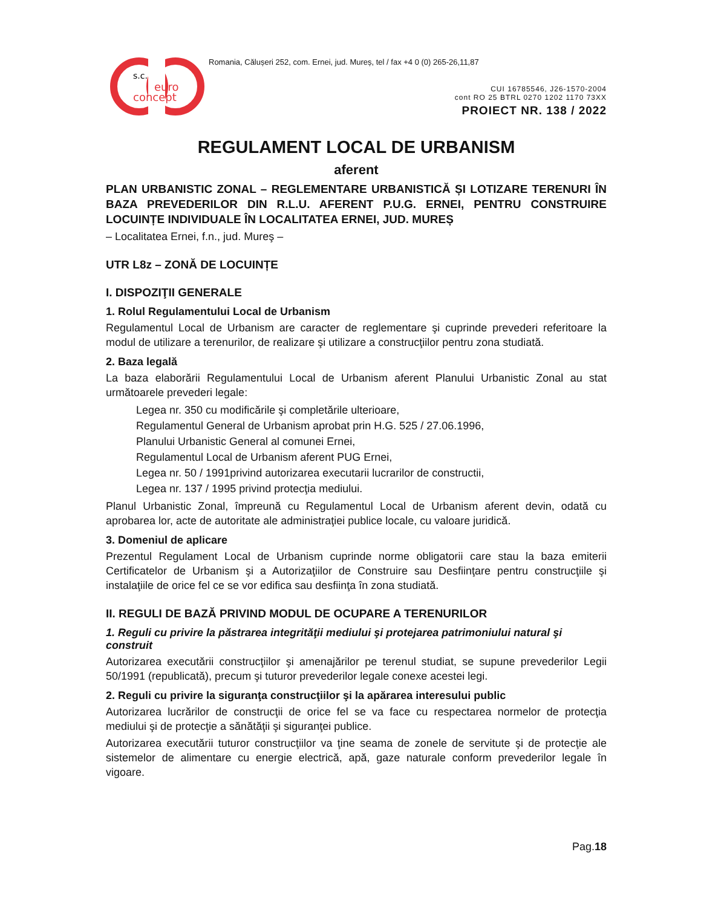s.c.
euro
concept
Romania, Călușeri 252, com. Ernei, jud. Mureș, tel / fax +4 0 (0) 265-26,11,87
CUI 16785546, J26-1570-2004
cont RO 25 BTRL 0270 1202 1170 73XX
PROIECT NR. 138 / 2022
REGULAMENT LOCAL DE URBANISM
aferent
PLAN URBANISTIC ZONAL – REGLEMENTARE URBANISTICĂ ȘI LOTIZARE TERENURI ÎN BAZA PREVEDERILOR DIN R.L.U. AFERENT P.U.G. ERNEI, PENTRU CONSTRUIRE LOCUINȚE INDIVIDUALE ÎN LOCALITATEA ERNEI, JUD. MUREȘ
– Localitatea Ernei, f.n., jud. Mureş –
UTR L8z – ZONĂ DE LOCUINȚE
I. DISPOZIŢII GENERALE
1. Rolul Regulamentului Local de Urbanism
Regulamentul Local de Urbanism are caracter de reglementare şi cuprinde prevederi referitoare la modul de utilizare a terenurilor, de realizare şi utilizare a construcţiilor pentru zona studiată.
2. Baza legală
La baza elaborării Regulamentului Local de Urbanism aferent Planului Urbanistic Zonal au stat următoarele prevederi legale:
Legea nr. 350 cu modificările şi completările ulterioare,
Regulamentul General de Urbanism aprobat prin H.G. 525 / 27.06.1996,
Planului Urbanistic General al comunei Ernei,
Regulamentul Local de Urbanism aferent PUG Ernei,
Legea nr. 50 / 1991privind autorizarea executarii lucrarilor de constructii,
Legea nr. 137 / 1995 privind protecţia mediului.
Planul Urbanistic Zonal, împreună cu Regulamentul Local de Urbanism aferent devin, odată cu aprobarea lor, acte de autoritate ale administraţiei publice locale, cu valoare juridică.
3. Domeniul de aplicare
Prezentul Regulament Local de Urbanism cuprinde norme obligatorii care stau la baza emiterii Certificatelor de Urbanism şi a Autorizaţiilor de Construire sau Desfiinţare pentru construcţiile şi instalaţiile de orice fel ce se vor edifica sau desfiinţa în zona studiată.
II. REGULI DE BAZĂ PRIVIND MODUL DE OCUPARE A TERENURILOR
1. Reguli cu privire la păstrarea integrităţii mediului şi protejarea patrimoniului natural şi construit
Autorizarea executării construcţiilor şi amenajărilor pe terenul studiat, se supune prevederilor Legii 50/1991 (republicată), precum şi tuturor prevederilor legale conexe acestei legi.
2. Reguli cu privire la siguranţa construcţiilor şi la apărarea interesului public
Autorizarea lucrărilor de construcţii de orice fel se va face cu respectarea normelor de protecţia mediului şi de protecţie a sănătăţii şi siguranţei publice.
Autorizarea executării tuturor construcţiilor va ţine seama de zonele de servitute şi de protecţie ale sistemelor de alimentare cu energie electrică, apă, gaze naturale conform prevederilor legale în vigoare.
Pag.18